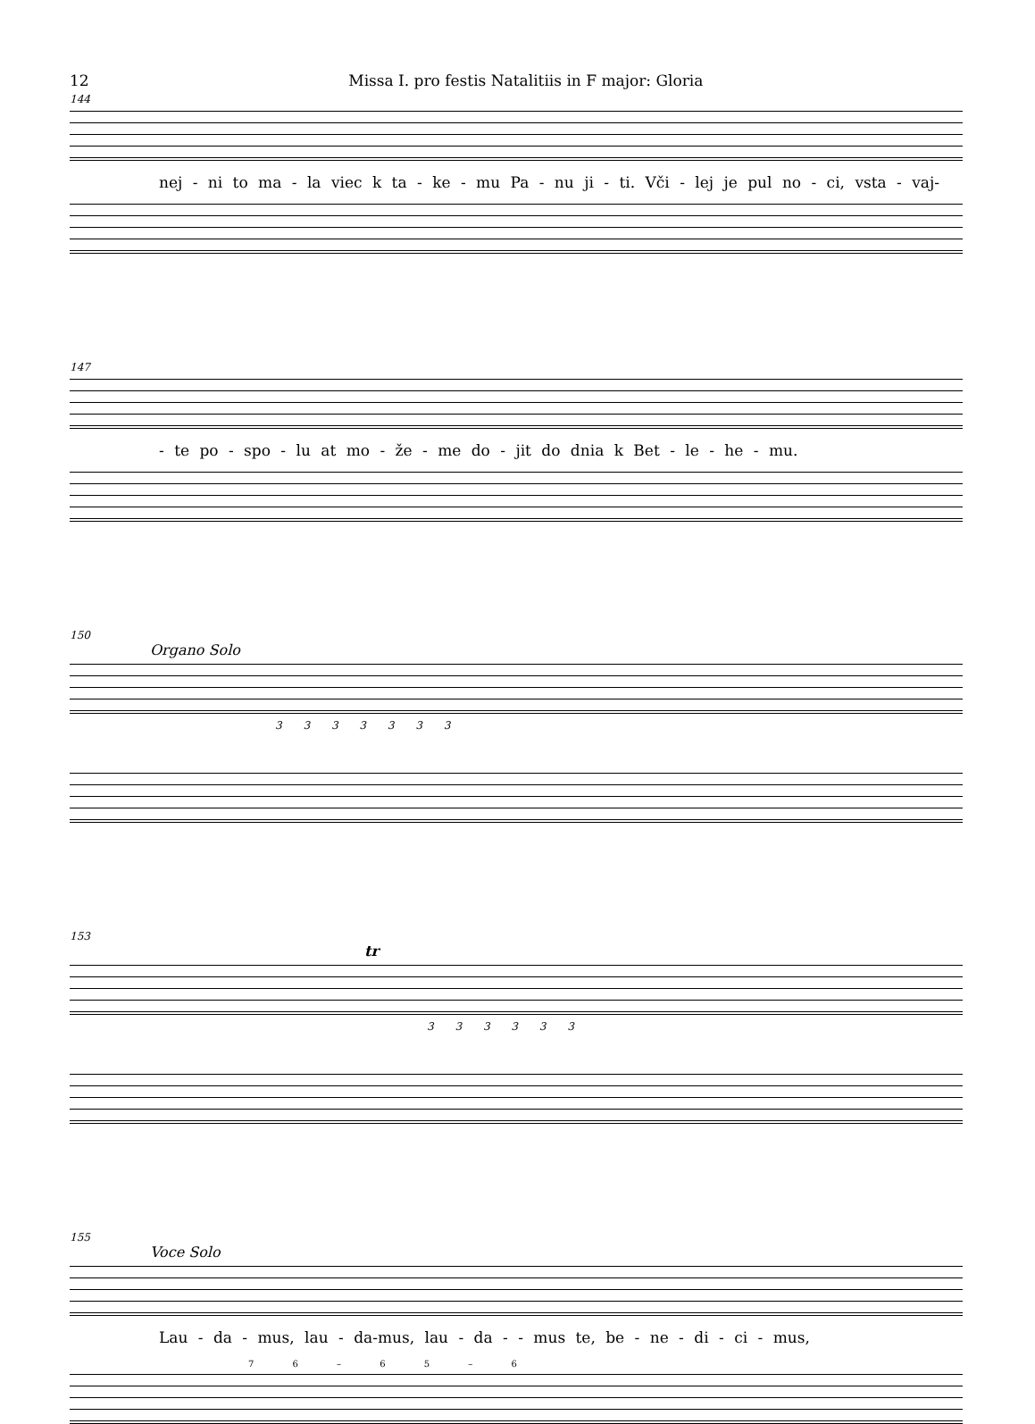12 Missa I. pro festis Natalitiis in F major: Gloria
144
nej - ni to ma - la viec k ta - ke - mu Pa - nu ji - ti. Vči - lej je pul no - ci, vsta - vaj-
147
- te po - spo - lu at mo - že - me do - jit do dnia k Bet - le - he - mu.
150
Organo Solo
3 3 3 3 3 3 3
153
tr
3 3 3 3 3 3
155
Voce Solo
Lau - da - mus, lau - da-mus, lau - da - - mus te, be - ne - di - ci - mus,
7 6 – 6 5 – 6